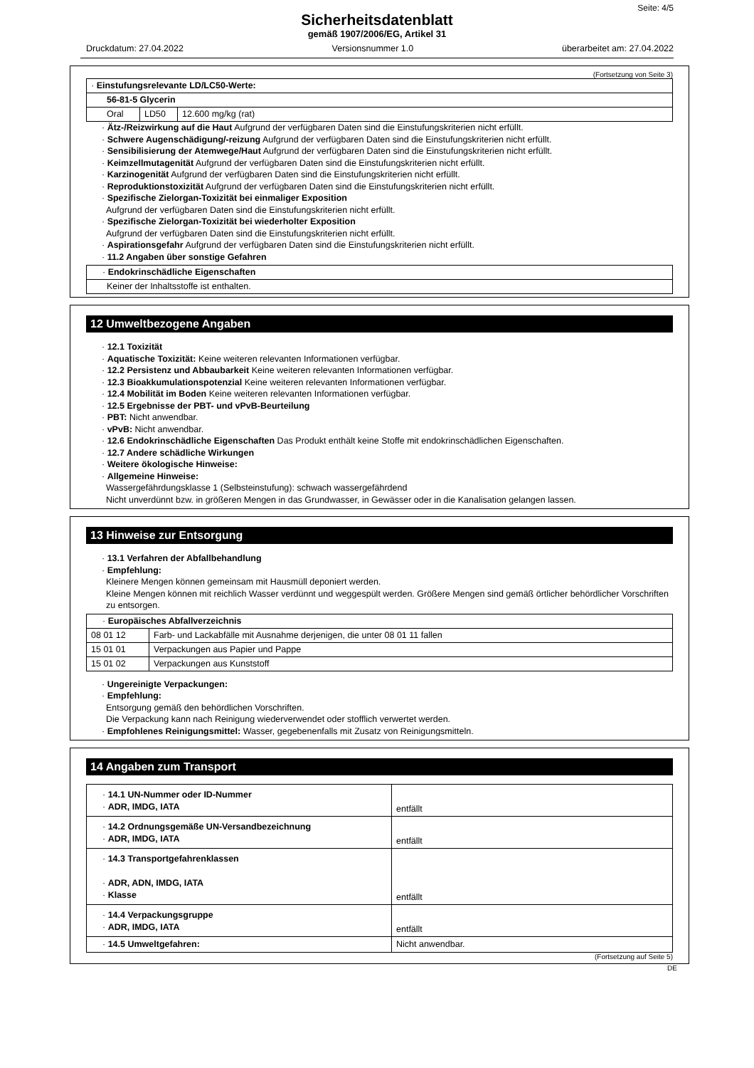Seite: 4/5
Sicherheitsdatenblatt
gemäß 1907/2006/EG, Artikel 31
Druckdatum: 27.04.2022 Versionsnummer 1.0 überarbeitet am: 27.04.2022
(Fortsetzung von Seite 3)
| · Einstufungsrelevante LD/LC50-Werte: | | |
| 56-81-5 Glycerin | | |
| Oral | LD50 | 12.600 mg/kg (rat) |
· Ätz-/Reizwirkung auf die Haut Aufgrund der verfügbaren Daten sind die Einstufungskriterien nicht erfüllt.
· Schwere Augenschädigung/-reizung Aufgrund der verfügbaren Daten sind die Einstufungskriterien nicht erfüllt.
· Sensibilisierung der Atemwege/Haut Aufgrund der verfügbaren Daten sind die Einstufungskriterien nicht erfüllt.
· Keimzellmutagenität Aufgrund der verfügbaren Daten sind die Einstufungskriterien nicht erfüllt.
· Karzinogenität Aufgrund der verfügbaren Daten sind die Einstufungskriterien nicht erfüllt.
· Reproduktionstoxizität Aufgrund der verfügbaren Daten sind die Einstufungskriterien nicht erfüllt.
· Spezifische Zielorgan-Toxizität bei einmaliger Exposition
Aufgrund der verfügbaren Daten sind die Einstufungskriterien nicht erfüllt.
· Spezifische Zielorgan-Toxizität bei wiederholter Exposition
Aufgrund der verfügbaren Daten sind die Einstufungskriterien nicht erfüllt.
· Aspirationsgefahr Aufgrund der verfügbaren Daten sind die Einstufungskriterien nicht erfüllt.
· 11.2 Angaben über sonstige Gefahren
| · Endokrinschädliche Eigenschaften |
| Keiner der Inhaltsstoffe ist enthalten. |
12 Umweltbezogene Angaben
· 12.1 Toxizität
· Aquatische Toxizität: Keine weiteren relevanten Informationen verfügbar.
· 12.2 Persistenz und Abbaubarkeit Keine weiteren relevanten Informationen verfügbar.
· 12.3 Bioakkumulationspotenzial Keine weiteren relevanten Informationen verfügbar.
· 12.4 Mobilität im Boden Keine weiteren relevanten Informationen verfügbar.
· 12.5 Ergebnisse der PBT- und vPvB-Beurteilung
· PBT: Nicht anwendbar.
· vPvB: Nicht anwendbar.
· 12.6 Endokrinschädliche Eigenschaften Das Produkt enthält keine Stoffe mit endokrinschädlichen Eigenschaften.
· 12.7 Andere schädliche Wirkungen
· Weitere ökologische Hinweise:
· Allgemeine Hinweise:
Wassergefährdungsklasse 1 (Selbsteinstufung): schwach wassergefährdend
Nicht unverdünnt bzw. in größeren Mengen in das Grundwasser, in Gewässer oder in die Kanalisation gelangen lassen.
13 Hinweise zur Entsorgung
· 13.1 Verfahren der Abfallbehandlung
· Empfehlung:
Kleinere Mengen können gemeinsam mit Hausmüll deponiert werden.
Kleine Mengen können mit reichlich Wasser verdünnt und weggespült werden. Größere Mengen sind gemäß örtlicher behördlicher Vorschriften zu entsorgen.
| · Europäisches Abfallverzeichnis | |
| 08 01 12 | Farb- und Lackabfälle mit Ausnahme derjenigen, die unter 08 01 11 fallen |
| 15 01 01 | Verpackungen aus Papier und Pappe |
| 15 01 02 | Verpackungen aus Kunststoff |
· Ungereinigte Verpackungen:
· Empfehlung:
Entsorgung gemäß den behördlichen Vorschriften.
Die Verpackung kann nach Reinigung wiederverwendet oder stofflich verwertet werden.
· Empfohlenes Reinigungsmittel: Wasser, gegebenenfalls mit Zusatz von Reinigungsmitteln.
14 Angaben zum Transport
| · 14.1 UN-Nummer oder ID-Nummer · ADR, IMDG, IATA | entfällt |
| · 14.2 Ordnungsgemäße UN-Versandbezeichnung · ADR, IMDG, IATA | entfällt |
| · 14.3 Transportgefahrenklassen · ADR, ADN, IMDG, IATA · Klasse | entfällt |
| · 14.4 Verpackungsgruppe · ADR, IMDG, IATA | entfällt |
| · 14.5 Umweltgefahren: | Nicht anwendbar. |
(Fortsetzung auf Seite 5)
DE